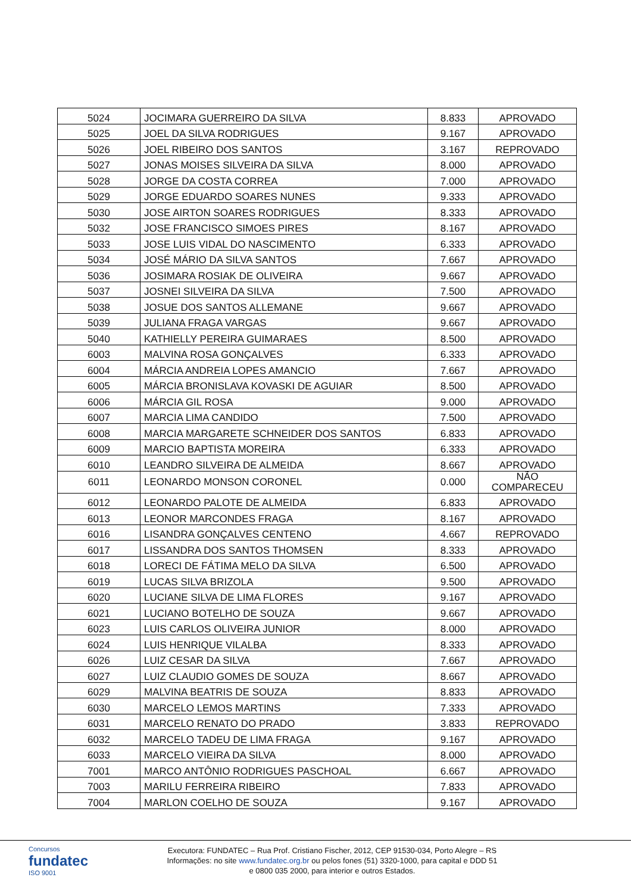| 5024 | JOCIMARA GUERREIRO DA SILVA | 8.833 | APROVADO |
| 5025 | JOEL DA SILVA RODRIGUES | 9.167 | APROVADO |
| 5026 | JOEL RIBEIRO DOS SANTOS | 3.167 | REPROVADO |
| 5027 | JONAS MOISES SILVEIRA DA SILVA | 8.000 | APROVADO |
| 5028 | JORGE DA COSTA CORREA | 7.000 | APROVADO |
| 5029 | JORGE EDUARDO SOARES NUNES | 9.333 | APROVADO |
| 5030 | JOSE AIRTON SOARES RODRIGUES | 8.333 | APROVADO |
| 5032 | JOSE FRANCISCO SIMOES PIRES | 8.167 | APROVADO |
| 5033 | JOSE LUIS VIDAL DO NASCIMENTO | 6.333 | APROVADO |
| 5034 | JOSÉ MÁRIO DA SILVA SANTOS | 7.667 | APROVADO |
| 5036 | JOSIMARA ROSIAK DE OLIVEIRA | 9.667 | APROVADO |
| 5037 | JOSNEI SILVEIRA DA SILVA | 7.500 | APROVADO |
| 5038 | JOSUE DOS SANTOS ALLEMANE | 9.667 | APROVADO |
| 5039 | JULIANA FRAGA VARGAS | 9.667 | APROVADO |
| 5040 | KATHIELLY PEREIRA GUIMARAES | 8.500 | APROVADO |
| 6003 | MALVINA ROSA GONÇALVES | 6.333 | APROVADO |
| 6004 | MÁRCIA ANDREIA LOPES AMANCIO | 7.667 | APROVADO |
| 6005 | MÁRCIA BRONISLAVA KOVASKI DE AGUIAR | 8.500 | APROVADO |
| 6006 | MÁRCIA GIL ROSA | 9.000 | APROVADO |
| 6007 | MARCIA LIMA CANDIDO | 7.500 | APROVADO |
| 6008 | MARCIA MARGARETE SCHNEIDER DOS SANTOS | 6.833 | APROVADO |
| 6009 | MARCIO BAPTISTA MOREIRA | 6.333 | APROVADO |
| 6010 | LEANDRO SILVEIRA DE ALMEIDA | 8.667 | APROVADO |
| 6011 | LEONARDO MONSON CORONEL | 0.000 | NÃO COMPARECEU |
| 6012 | LEONARDO PALOTE DE ALMEIDA | 6.833 | APROVADO |
| 6013 | LEONOR MARCONDES FRAGA | 8.167 | APROVADO |
| 6016 | LISANDRA GONÇALVES CENTENO | 4.667 | REPROVADO |
| 6017 | LISSANDRA DOS SANTOS THOMSEN | 8.333 | APROVADO |
| 6018 | LORECI DE FÁTIMA MELO DA SILVA | 6.500 | APROVADO |
| 6019 | LUCAS SILVA BRIZOLA | 9.500 | APROVADO |
| 6020 | LUCIANE SILVA DE LIMA FLORES | 9.167 | APROVADO |
| 6021 | LUCIANO BOTELHO DE SOUZA | 9.667 | APROVADO |
| 6023 | LUIS CARLOS OLIVEIRA JUNIOR | 8.000 | APROVADO |
| 6024 | LUIS HENRIQUE VILALBA | 8.333 | APROVADO |
| 6026 | LUIZ CESAR DA SILVA | 7.667 | APROVADO |
| 6027 | LUIZ CLAUDIO GOMES DE SOUZA | 8.667 | APROVADO |
| 6029 | MALVINA BEATRIS DE SOUZA | 8.833 | APROVADO |
| 6030 | MARCELO LEMOS MARTINS | 7.333 | APROVADO |
| 6031 | MARCELO RENATO DO PRADO | 3.833 | REPROVADO |
| 6032 | MARCELO TADEU DE LIMA FRAGA | 9.167 | APROVADO |
| 6033 | MARCELO VIEIRA DA SILVA | 8.000 | APROVADO |
| 7001 | MARCO ANTÔNIO RODRIGUES PASCHOAL | 6.667 | APROVADO |
| 7003 | MARILU FERREIRA RIBEIRO | 7.833 | APROVADO |
| 7004 | MARLON COELHO DE SOUZA | 9.167 | APROVADO |
Concursos
fundatec
ISO 9001
Executora: FUNDATEC – Rua Prof. Cristiano Fischer, 2012, CEP 91530-034, Porto Alegre – RS
Informações: no site www.fundatec.org.br ou pelos fones (51) 3320-1000, para capital e DDD 51
e 0800 035 2000, para interior e outros Estados.